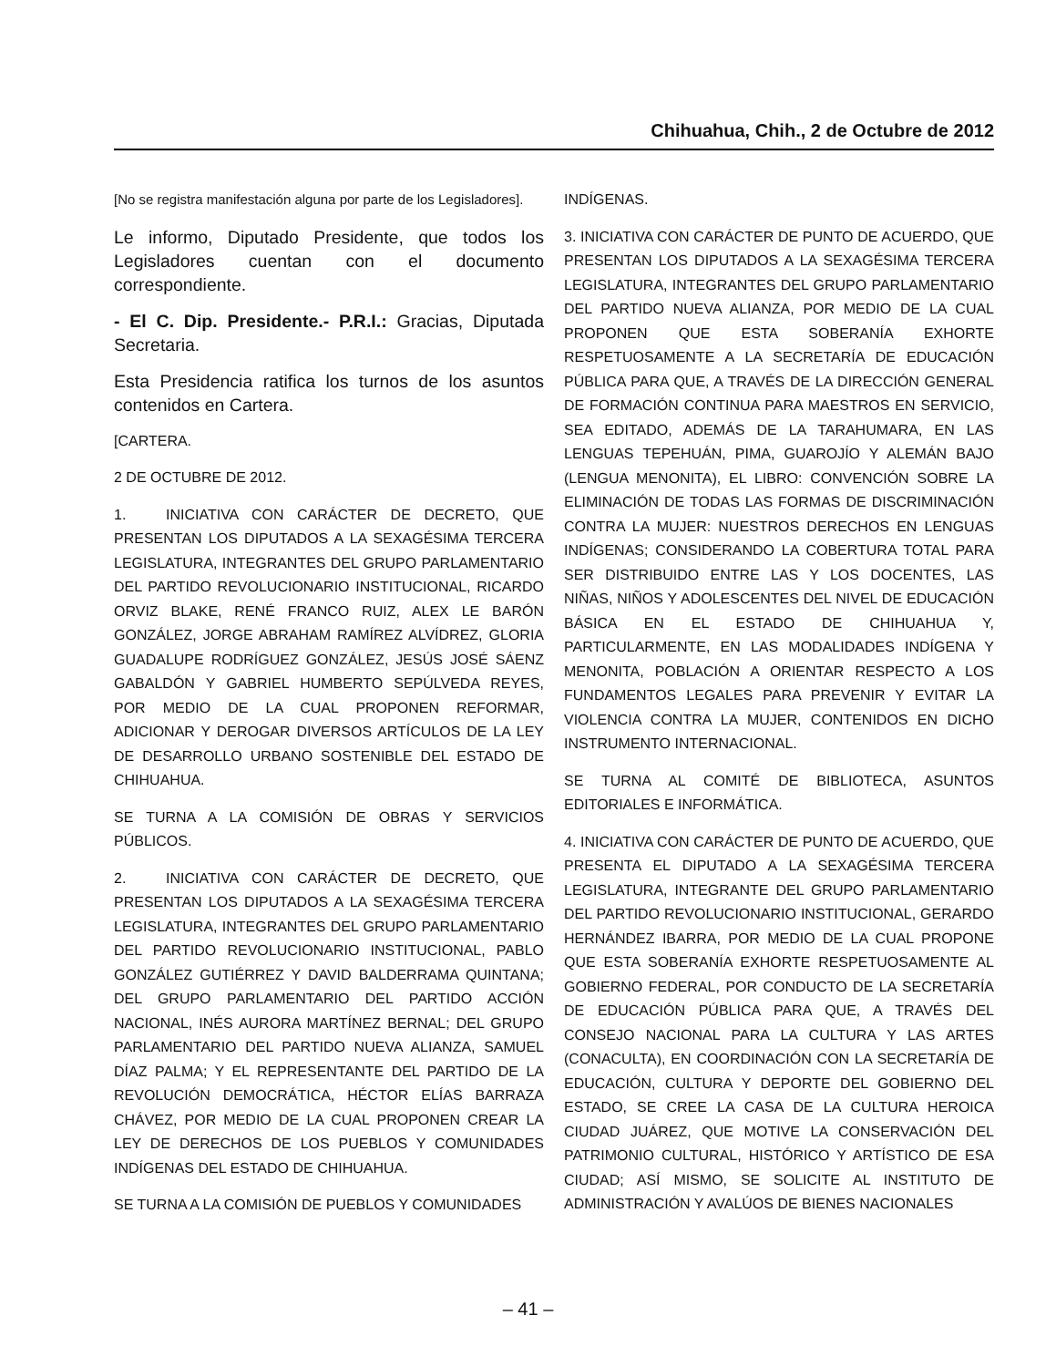Chihuahua, Chih., 2 de Octubre de 2012
[No se registra manifestación alguna por parte de los Legisladores].
Le informo, Diputado Presidente, que todos los Legisladores cuentan con el documento correspondiente.
- El C. Dip. Presidente.- P.R.I.: Gracias, Diputada Secretaria.
Esta Presidencia ratifica los turnos de los asuntos contenidos en Cartera.
[CARTERA.
2 DE OCTUBRE DE 2012.
1. INICIATIVA CON CARÁCTER DE DECRETO, QUE PRESENTAN LOS DIPUTADOS A LA SEXAGÉSIMA TERCERA LEGISLATURA, INTEGRANTES DEL GRUPO PARLAMENTARIO DEL PARTIDO REVOLUCIONARIO INSTITUCIONAL, RICARDO ORVIZ BLAKE, RENÉ FRANCO RUIZ, ALEX LE BARÓN GONZÁLEZ, JORGE ABRAHAM RAMÍREZ ALVÍDREZ, GLORIA GUADALUPE RODRÍGUEZ GONZÁLEZ, JESÚS JOSÉ SÁENZ GABALDÓN Y GABRIEL HUMBERTO SEPÚLVEDA REYES, POR MEDIO DE LA CUAL PROPONEN REFORMAR, ADICIONAR Y DEROGAR DIVERSOS ARTÍCULOS DE LA LEY DE DESARROLLO URBANO SOSTENIBLE DEL ESTADO DE CHIHUAHUA.
SE TURNA A LA COMISIÓN DE OBRAS Y SERVICIOS PÚBLICOS.
2. INICIATIVA CON CARÁCTER DE DECRETO, QUE PRESENTAN LOS DIPUTADOS A LA SEXAGÉSIMA TERCERA LEGISLATURA, INTEGRANTES DEL GRUPO PARLAMENTARIO DEL PARTIDO REVOLUCIONARIO INSTITUCIONAL, PABLO GONZÁLEZ GUTIÉRREZ Y DAVID BALDERRAMA QUINTANA; DEL GRUPO PARLAMENTARIO DEL PARTIDO ACCIÓN NACIONAL, INÉS AURORA MARTÍNEZ BERNAL; DEL GRUPO PARLAMENTARIO DEL PARTIDO NUEVA ALIANZA, SAMUEL DÍAZ PALMA; Y EL REPRESENTANTE DEL PARTIDO DE LA REVOLUCIÓN DEMOCRÁTICA, HÉCTOR ELÍAS BARRAZA CHÁVEZ, POR MEDIO DE LA CUAL PROPONEN CREAR LA LEY DE DERECHOS DE LOS PUEBLOS Y COMUNIDADES INDÍGENAS DEL ESTADO DE CHIHUAHUA.
SE TURNA A LA COMISIÓN DE PUEBLOS Y COMUNIDADES
INDÍGENAS.
3. INICIATIVA CON CARÁCTER DE PUNTO DE ACUERDO, QUE PRESENTAN LOS DIPUTADOS A LA SEXAGÉSIMA TERCERA LEGISLATURA, INTEGRANTES DEL GRUPO PARLAMENTARIO DEL PARTIDO NUEVA ALIANZA, POR MEDIO DE LA CUAL PROPONEN QUE ESTA SOBERANÍA EXHORTE RESPETUOSAMENTE A LA SECRETARÍA DE EDUCACIÓN PÚBLICA PARA QUE, A TRAVÉS DE LA DIRECCIÓN GENERAL DE FORMACIÓN CONTINUA PARA MAESTROS EN SERVICIO, SEA EDITADO, ADEMÁS DE LA TARAHUMARA, EN LAS LENGUAS TEPEHUÁN, PIMA, GUAROJÍO Y ALEMÁN BAJO (LENGUA MENONITA), EL LIBRO: CONVENCIÓN SOBRE LA ELIMINACIÓN DE TODAS LAS FORMAS DE DISCRIMINACIÓN CONTRA LA MUJER: NUESTROS DERECHOS EN LENGUAS INDÍGENAS; CONSIDERANDO LA COBERTURA TOTAL PARA SER DISTRIBUIDO ENTRE LAS Y LOS DOCENTES, LAS NIÑAS, NIÑOS Y ADOLESCENTES DEL NIVEL DE EDUCACIÓN BÁSICA EN EL ESTADO DE CHIHUAHUA Y, PARTICULARMENTE, EN LAS MODALIDADES INDÍGENA Y MENONITA, POBLACIÓN A ORIENTAR RESPECTO A LOS FUNDAMENTOS LEGALES PARA PREVENIR Y EVITAR LA VIOLENCIA CONTRA LA MUJER, CONTENIDOS EN DICHO INSTRUMENTO INTERNACIONAL.
SE TURNA AL COMITÉ DE BIBLIOTECA, ASUNTOS EDITORIALES E INFORMÁTICA.
4. INICIATIVA CON CARÁCTER DE PUNTO DE ACUERDO, QUE PRESENTA EL DIPUTADO A LA SEXAGÉSIMA TERCERA LEGISLATURA, INTEGRANTE DEL GRUPO PARLAMENTARIO DEL PARTIDO REVOLUCIONARIO INSTITUCIONAL, GERARDO HERNÁNDEZ IBARRA, POR MEDIO DE LA CUAL PROPONE QUE ESTA SOBERANÍA EXHORTE RESPETUOSAMENTE AL GOBIERNO FEDERAL, POR CONDUCTO DE LA SECRETARÍA DE EDUCACIÓN PÚBLICA PARA QUE, A TRAVÉS DEL CONSEJO NACIONAL PARA LA CULTURA Y LAS ARTES (CONACULTA), EN COORDINACIÓN CON LA SECRETARÍA DE EDUCACIÓN, CULTURA Y DEPORTE DEL GOBIERNO DEL ESTADO, SE CREE LA CASA DE LA CULTURA HEROICA CIUDAD JUÁREZ, QUE MOTIVE LA CONSERVACIÓN DEL PATRIMONIO CULTURAL, HISTÓRICO Y ARTÍSTICO DE ESA CIUDAD; ASÍ MISMO, SE SOLICITE AL INSTITUTO DE ADMINISTRACIÓN Y AVALÚOS DE BIENES NACIONALES
– 41 –